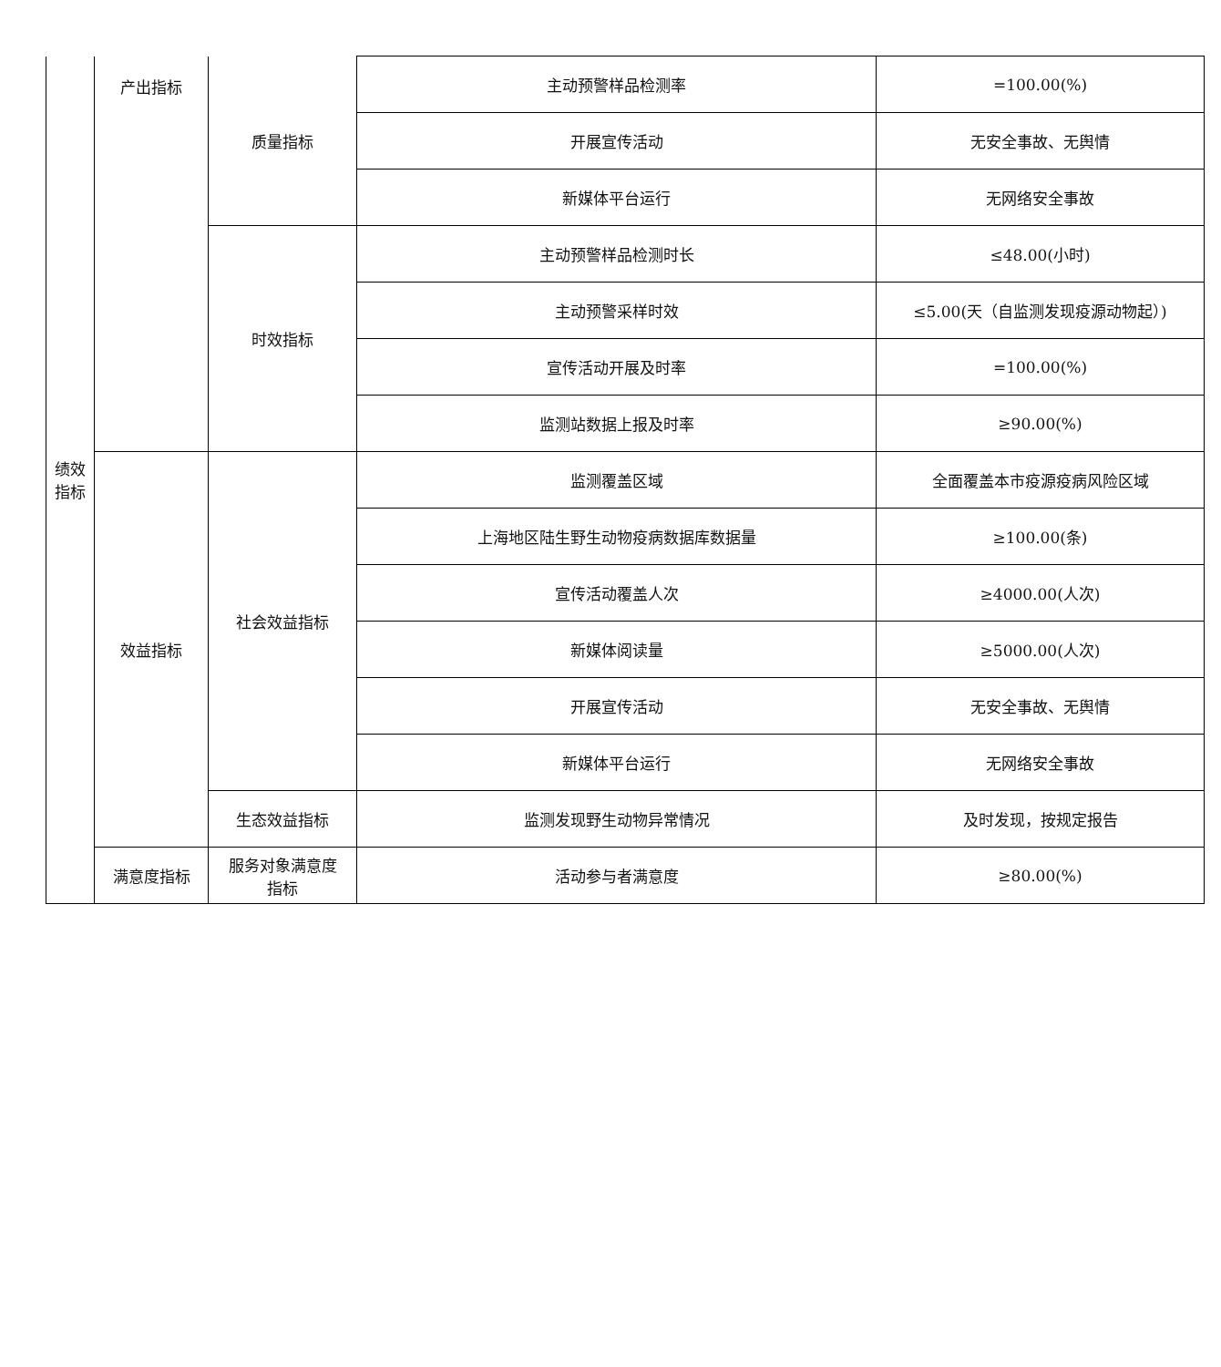| 绩效 指标 | 产出指标 | 质量指标 | 主动预警样品检测率 | =100.00(%) |
| | | | 开展宣传活动 | 无安全事故、无舆情 |
| | | | 新媒体平台运行 | 无网络安全事故 |
| | | 时效指标 | 主动预警样品检测时长 | ≤48.00(小时) |
| | | | 主动预警采样时效 | ≤5.00(天（自监测发现疫源动物起）) |
| | | | 宣传活动开展及时率 | =100.00(%) |
| | | | 监测站数据上报及时率 | ≥90.00(%) |
| | 效益指标 | 社会效益指标 | 监测覆盖区域 | 全面覆盖本市疫源疫病风险区域 |
| | | | 上海地区陆生野生动物疫病数据库数据量 | ≥100.00(条) |
| | | | 宣传活动覆盖人次 | ≥4000.00(人次) |
| | | | 新媒体阅读量 | ≥5000.00(人次) |
| | | | 开展宣传活动 | 无安全事故、无舆情 |
| | | | 新媒体平台运行 | 无网络安全事故 |
| | | 生态效益指标 | 监测发现野生动物异常情况 | 及时发现，按规定报告 |
| | 满意度指标 | 服务对象满意度 指标 | 活动参与者满意度 | ≥80.00(%) |